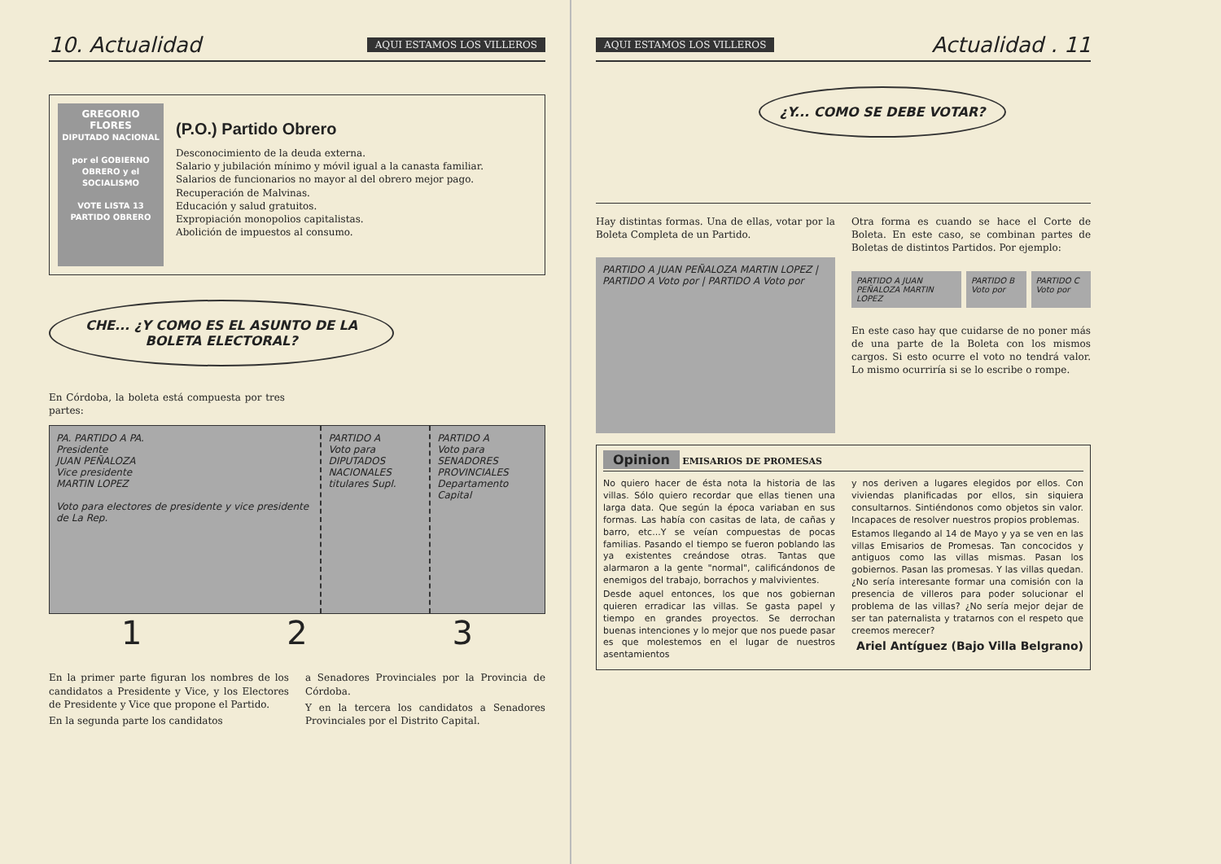10. Actualidad AQUI ESTAMOS LOS VILLEROS
GREGORIO
FLORES
DIPUTADO NACIONAL
por el GOBIERNO OBRERO y el SOCIALISMO
VOTE LISTA 13 PARTIDO OBRERO
(P.O.) Partido Obrero
Desconocimiento de la deuda externa.
Salario y jubilación mínimo y móvil igual a la canasta familiar.
Salarios de funcionarios no mayor al del obrero mejor pago.
Recuperación de Malvinas.
Educación y salud gratuitos.
Expropiación monopolios capitalistas.
Abolición de impuestos al consumo.
CHE... ¿Y COMO ES EL ASUNTO DE LA BOLETA ELECTORAL?
En Córdoba, la boleta está compuesta por tres partes:
PA. PARTIDO A PA.
Presidente
JUAN PEÑALOZA
Vice presidente
MARTIN LOPEZ
Voto para electores de presidente y vice presidente de La Rep.
PARTIDO A
Voto para DIPUTADOS NACIONALES
titulares Supl.
PARTIDO A
Voto para SENADORES PROVINCIALES
Departamento Capital
1 2 3
En la primer parte figuran los nombres de los candidatos a Presidente y Vice, y los Electores de Presidente y Vice que propone el Partido.
En la segunda parte los candidatos
a Senadores Provinciales por la Provincia de Córdoba.
Y en la tercera los candidatos a Senadores Provinciales por el Distrito Capital.
AQUI ESTAMOS LOS VILLEROS Actualidad . 11
¿Y... COMO SE DEBE VOTAR?
Hay distintas formas. Una de ellas, votar por la Boleta Completa de un Partido.
PARTIDO A JUAN PEÑALOZA MARTIN LOPEZ | PARTIDO A Voto por | PARTIDO A Voto por
Otra forma es cuando se hace el Corte de Boleta. En este caso, se combinan partes de Boletas de distintos Partidos. Por ejemplo:
PARTIDO A JUAN PEÑALOZA MARTIN LOPEZ
PARTIDO B Voto por PARTIDO C Voto por
En este caso hay que cuidarse de no poner más de una parte de la Boleta con los mismos cargos. Si esto ocurre el voto no tendrá valor. Lo mismo ocurriría si se lo escribe o rompe.
Opinion EMISARIOS DE PROMESAS
No quiero hacer de ésta nota la historia de las villas. Sólo quiero recordar que ellas tienen una larga data. Que según la época variaban en sus formas. Las había con casitas de lata, de cañas y barro, etc...Y se veían compuestas de pocas familias. Pasando el tiempo se fueron poblando las ya existentes creándose otras. Tantas que alarmaron a la gente "normal", calificándonos de enemigos del trabajo, borrachos y malvivientes.
Desde aquel entonces, los que nos gobiernan quieren erradicar las villas. Se gasta papel y tiempo en grandes proyectos. Se derrochan buenas intenciones y lo mejor que nos puede pasar es que molestemos en el lugar de nuestros asentamientos
y nos deriven a lugares elegidos por ellos. Con viviendas planificadas por ellos, sin siquiera consultarnos. Sintiéndonos como objetos sin valor. Incapaces de resolver nuestros propios problemas.
Estamos llegando al 14 de Mayo y ya se ven en las villas Emisarios de Promesas. Tan concocidos y antiguos como las villas mismas. Pasan los gobiernos. Pasan las promesas. Y las villas quedan. ¿No sería interesante formar una comisión con la presencia de villeros para poder solucionar el problema de las villas? ¿No sería mejor dejar de ser tan paternalista y tratarnos con el respeto que creemos merecer?
Ariel Antíguez (Bajo Villa Belgrano)